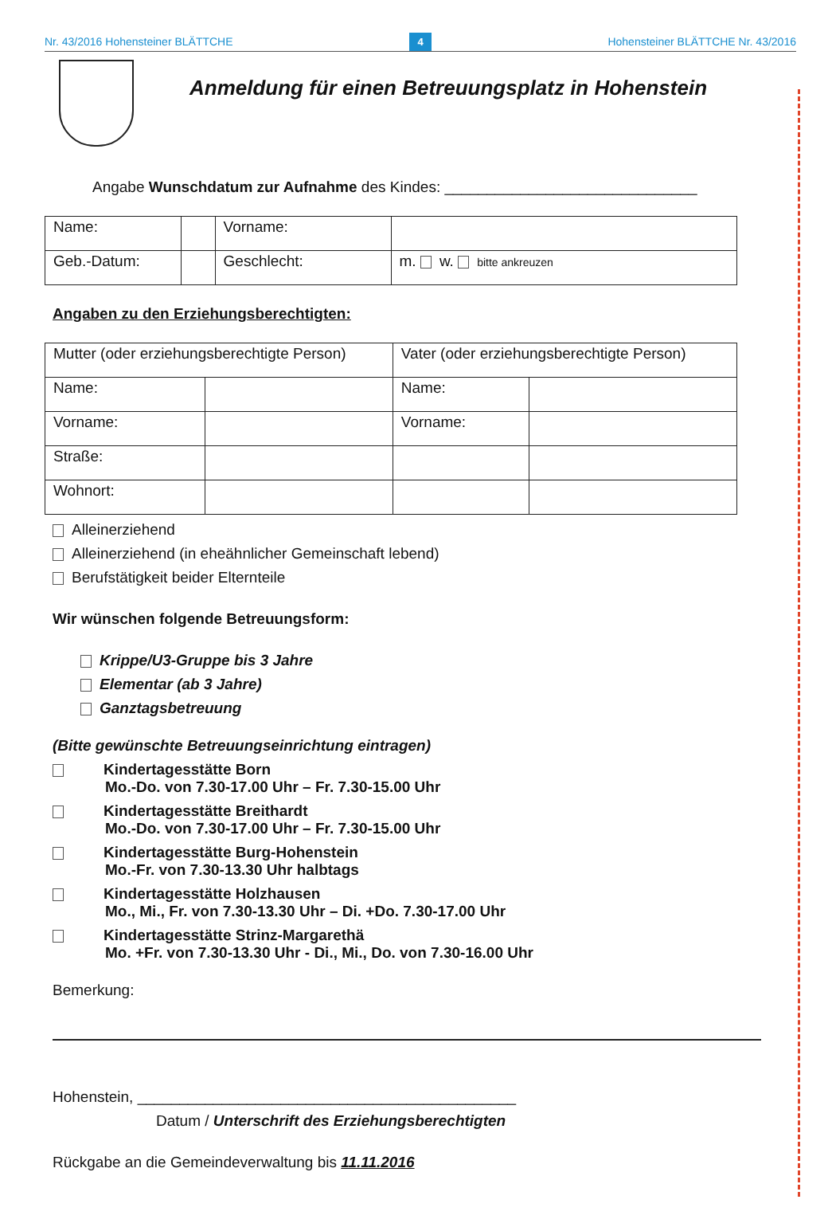Nr. 43/2016 Hohensteiner BLÄTTCHE 4 Hohensteiner BLÄTTCHE Nr. 43/2016
Anmeldung für einen Betreuungsplatz in Hohenstein
Angabe Wunschdatum zur Aufnahme des Kindes: ______________________________
| Name: | | Vorname: | |
| Geb.-Datum: | | Geschlecht: | m. w. bitte ankreuzen |
Angaben zu den Erziehungsberechtigten:
| Mutter (oder erziehungsberechtigte Person) | | Vater (oder erziehungsberechtigte Person) | |
| Name: | | Name: | |
| Vorname: | | Vorname: | |
| Straße: | | | |
| Wohnort: | | | |
Alleinerziehend
Alleinerziehend (in eheähnlicher Gemeinschaft lebend)
Berufstätigkeit beider Elternteile
Wir wünschen folgende Betreuungsform:
Krippe/U3-Gruppe bis 3 Jahre
Elementar (ab 3 Jahre)
Ganztagsbetreuung
(Bitte gewünschte Betreuungseinrichtung eintragen)
Kindertagesstätte Born
Mo.-Do. von 7.30-17.00 Uhr – Fr. 7.30-15.00 Uhr
Kindertagesstätte Breithardt
Mo.-Do. von 7.30-17.00 Uhr – Fr. 7.30-15.00 Uhr
Kindertagesstätte Burg-Hohenstein
Mo.-Fr. von 7.30-13.30 Uhr halbtags
Kindertagesstätte Holzhausen
Mo., Mi., Fr. von 7.30-13.30 Uhr – Di. +Do. 7.30-17.00 Uhr
Kindertagesstätte Strinz-Margarethä
Mo. +Fr. von 7.30-13.30 Uhr - Di., Mi., Do. von 7.30-16.00 Uhr
Bemerkung:
Hohenstein, _____________________________________________
Datum / Unterschrift des Erziehungsberechtigten
Rückgabe an die Gemeindeverwaltung bis 11.11.2016